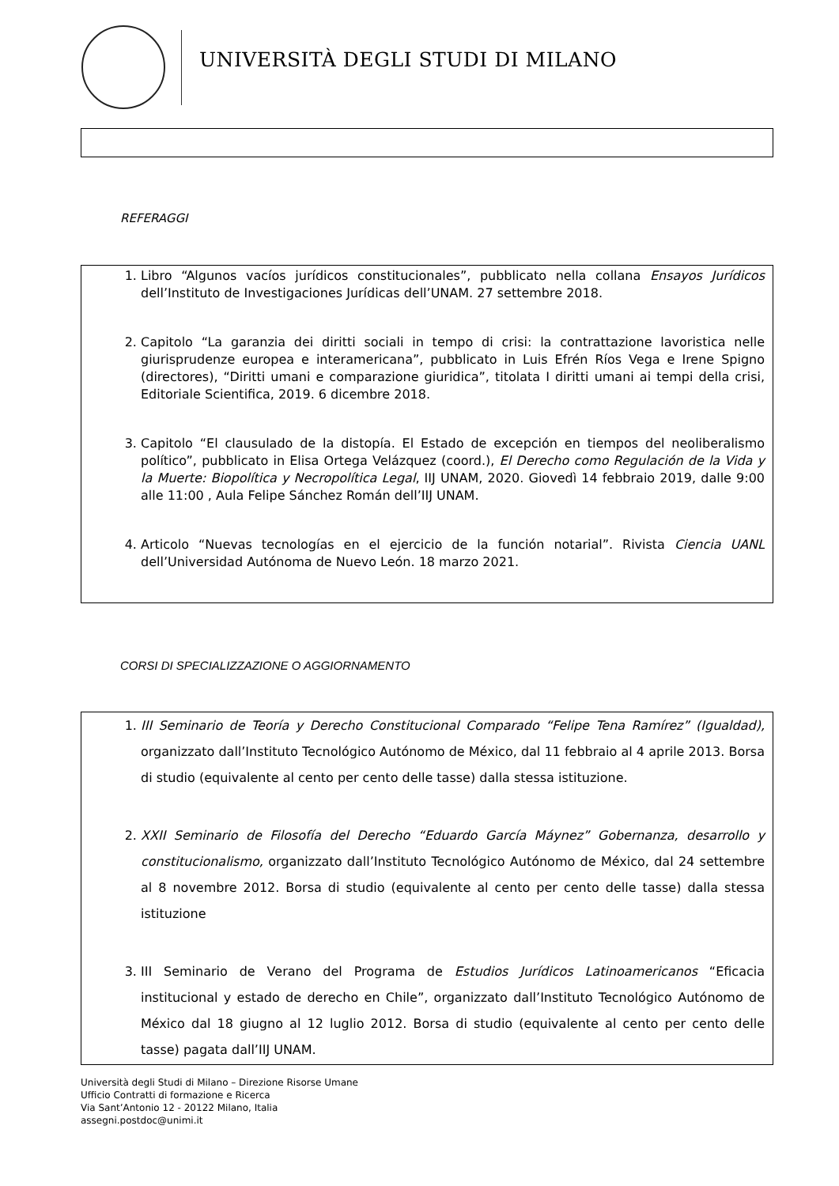UNIVERSITÀ DEGLI STUDI DI MILANO
REFERAGGI
1. Libro “Algunos vacíos jurídicos constitucionales”, pubblicato nella collana Ensayos Jurídicos dell’Instituto de Investigaciones Jurídicas dell’UNAM. 27 settembre 2018.
2. Capitolo “La garanzia dei diritti sociali in tempo di crisi: la contrattazione lavoristica nelle giurisprudenze europea e interamericana”, pubblicato in Luis Efrén Ríos Vega e Irene Spigno (directores), “Diritti umani e comparazione giuridica”, titolata I diritti umani ai tempi della crisi, Editoriale Scientifica, 2019. 6 dicembre 2018.
3. Capitolo “El clausulado de la distopía. El Estado de excepción en tiempos del neoliberalismo político”, pubblicato in Elisa Ortega Velázquez (coord.), El Derecho como Regulación de la Vida y la Muerte: Biopolítica y Necropolítica Legal, IIJ UNAM, 2020. Giovedì 14 febbraio 2019, dalle 9:00 alle 11:00 , Aula Felipe Sánchez Román dell’IIJ UNAM.
4. Articolo “Nuevas tecnologías en el ejercicio de la función notarial”. Rivista Ciencia UANL dell’Universidad Autónoma de Nuevo León. 18 marzo 2021.
CORSI DI SPECIALIZZAZIONE O AGGIORNAMENTO
1. III Seminario de Teoría y Derecho Constitucional Comparado “Felipe Tena Ramírez” (Igualdad), organizzato dall’Instituto Tecnológico Autónomo de México, dal 11 febbraio al 4 aprile 2013. Borsa di studio (equivalente al cento per cento delle tasse) dalla stessa istituzione.
2. XXII Seminario de Filosofía del Derecho “Eduardo García Máynez” Gobernanza, desarrollo y constitucionalismo, organizzato dall’Instituto Tecnológico Autónomo de México, dal 24 settembre al 8 novembre 2012. Borsa di studio (equivalente al cento per cento delle tasse) dalla stessa istituzione
3. III Seminario de Verano del Programa de Estudios Jurídicos Latinoamericanos “Eficacia institucional y estado de derecho en Chile”, organizzato dall’Instituto Tecnológico Autónomo de México dal 18 giugno al 12 luglio 2012. Borsa di studio (equivalente al cento per cento delle tasse) pagata dall’IIJ UNAM.
Università degli Studi di Milano – Direzione Risorse Umane
Ufficio Contratti di formazione e Ricerca
Via Sant’Antonio 12 - 20122 Milano, Italia
assegni.postdoc@unimi.it